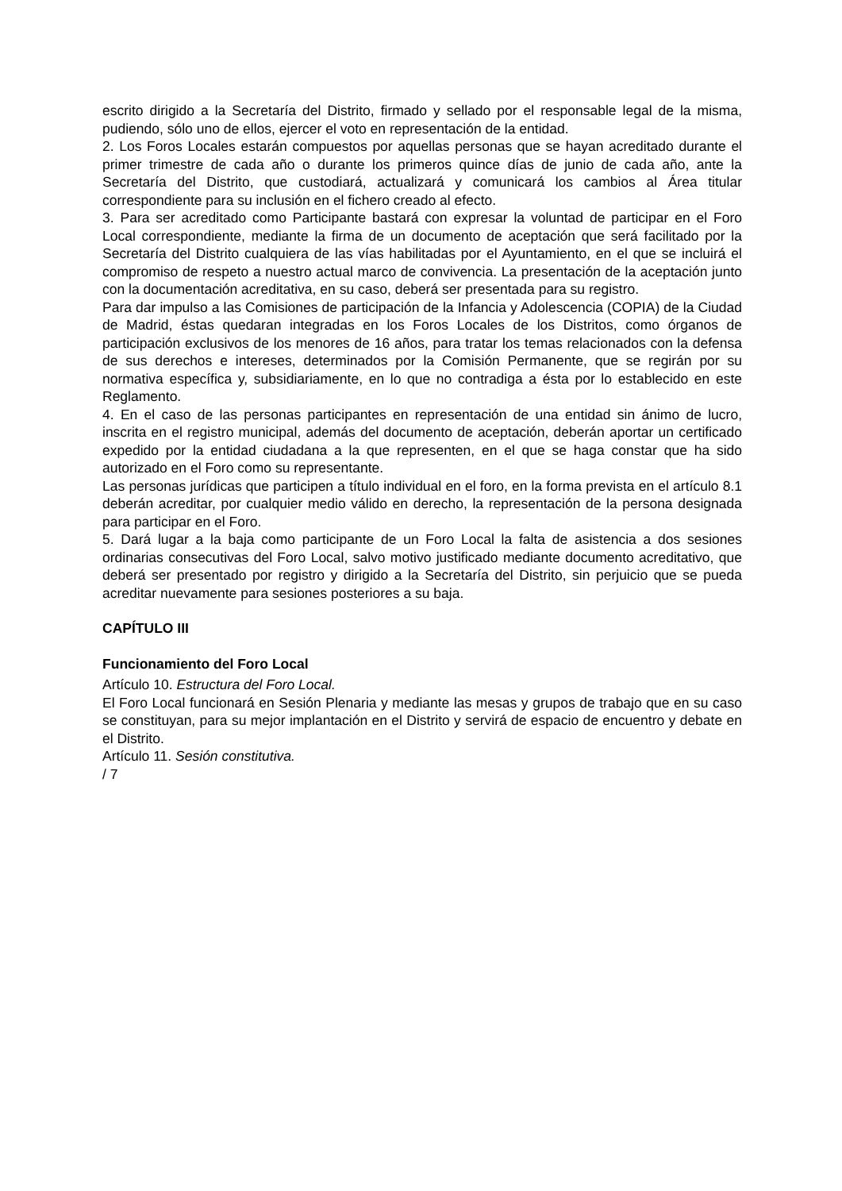escrito dirigido a la Secretaría del Distrito, firmado y sellado por el responsable legal de la misma, pudiendo, sólo uno de ellos, ejercer el voto en representación de la entidad.
2. Los Foros Locales estarán compuestos por aquellas personas que se hayan acreditado durante el primer trimestre de cada año o durante los primeros quince días de junio de cada año, ante la Secretaría del Distrito, que custodiará, actualizará y comunicará los cambios al Área titular correspondiente para su inclusión en el fichero creado al efecto.
3. Para ser acreditado como Participante bastará con expresar la voluntad de participar en el Foro Local correspondiente, mediante la firma de un documento de aceptación que será facilitado por la Secretaría del Distrito cualquiera de las vías habilitadas por el Ayuntamiento, en el que se incluirá el compromiso de respeto a nuestro actual marco de convivencia. La presentación de la aceptación junto con la documentación acreditativa, en su caso, deberá ser presentada para su registro.
Para dar impulso a las Comisiones de participación de la Infancia y Adolescencia (COPIA) de la Ciudad de Madrid, éstas quedaran integradas en los Foros Locales de los Distritos, como órganos de participación exclusivos de los menores de 16 años, para tratar los temas relacionados con la defensa de sus derechos e intereses, determinados por la Comisión Permanente, que se regirán por su normativa específica y, subsidiariamente, en lo que no contradiga a ésta por lo establecido en este Reglamento.
4. En el caso de las personas participantes en representación de una entidad sin ánimo de lucro, inscrita en el registro municipal, además del documento de aceptación, deberán aportar un certificado expedido por la entidad ciudadana a la que representen, en el que se haga constar que ha sido autorizado en el Foro como su representante.
Las personas jurídicas que participen a título individual en el foro, en la forma prevista en el artículo 8.1 deberán acreditar, por cualquier medio válido en derecho, la representación de la persona designada para participar en el Foro.
5. Dará lugar a la baja como participante de un Foro Local la falta de asistencia a dos sesiones ordinarias consecutivas del Foro Local, salvo motivo justificado mediante documento acreditativo, que deberá ser presentado por registro y dirigido a la Secretaría del Distrito, sin perjuicio que se pueda acreditar nuevamente para sesiones posteriores a su baja.
CAPÍTULO III
Funcionamiento del Foro Local
Artículo 10. Estructura del Foro Local.
El Foro Local funcionará en Sesión Plenaria y mediante las mesas y grupos de trabajo que en su caso se constituyan, para su mejor implantación en el Distrito y servirá de espacio de encuentro y debate en el Distrito.
Artículo 11. Sesión constitutiva.
/ 7